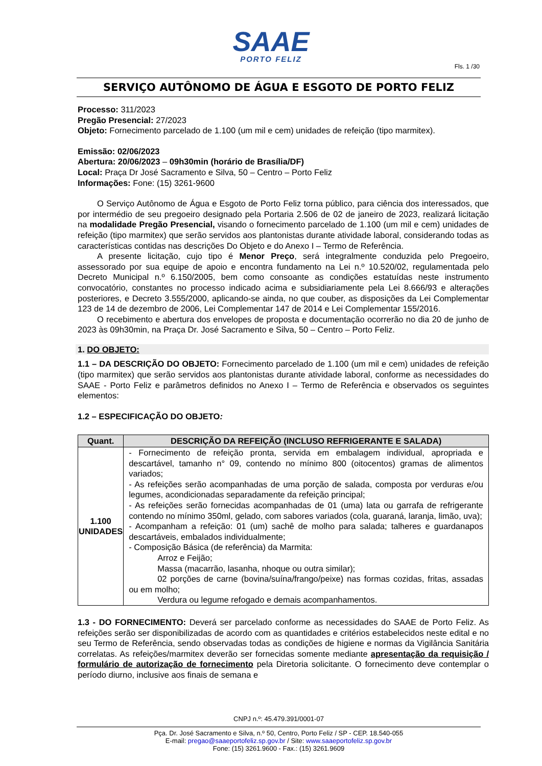SAAE
PORTO FELIZ
Fls. 1 /30
SERVIÇO AUTÔNOMO DE ÁGUA E ESGOTO DE PORTO FELIZ
Processo: 311/2023
Pregão Presencial: 27/2023
Objeto: Fornecimento parcelado de 1.100 (um mil e cem) unidades de refeição (tipo marmitex).
Emissão: 02/06/2023
Abertura: 20/06/2023 – 09h30min (horário de Brasília/DF)
Local: Praça Dr José Sacramento e Silva, 50 – Centro – Porto Feliz
Informações: Fone: (15) 3261-9600
O Serviço Autônomo de Água e Esgoto de Porto Feliz torna público, para ciência dos interessados, que por intermédio de seu pregoeiro designado pela Portaria 2.506 de 02 de janeiro de 2023, realizará licitação na modalidade Pregão Presencial, visando o fornecimento parcelado de 1.100 (um mil e cem) unidades de refeição (tipo marmitex) que serão servidos aos plantonistas durante atividade laboral, considerando todas as características contidas nas descrições Do Objeto e do Anexo I – Termo de Referência.
A presente licitação, cujo tipo é Menor Preço, será integralmente conduzida pelo Pregoeiro, assessorado por sua equipe de apoio e encontra fundamento na Lei n.º 10.520/02, regulamentada pelo Decreto Municipal n.º 6.150/2005, bem como consoante as condições estatuídas neste instrumento convocatório, constantes no processo indicado acima e subsidiariamente pela Lei 8.666/93 e alterações posteriores, e Decreto 3.555/2000, aplicando-se ainda, no que couber, as disposições da Lei Complementar 123 de 14 de dezembro de 2006, Lei Complementar 147 de 2014 e Lei Complementar 155/2016.
O recebimento e abertura dos envelopes de proposta e documentação ocorrerão no dia 20 de junho de 2023 às 09h30min, na Praça Dr. José Sacramento e Silva, 50 – Centro – Porto Feliz.
1. DO OBJETO:
1.1 – DA DESCRIÇÃO DO OBJETO: Fornecimento parcelado de 1.100 (um mil e cem) unidades de refeição (tipo marmitex) que serão servidos aos plantonistas durante atividade laboral, conforme as necessidades do SAAE - Porto Feliz e parâmetros definidos no Anexo I – Termo de Referência e observados os seguintes elementos:
1.2 – ESPECIFICAÇÃO DO OBJETO:
| Quant. | DESCRIÇÃO DA REFEIÇÃO (INCLUSO REFRIGERANTE E SALADA) |
| --- | --- |
| 1.100 UNIDADES | - Fornecimento de refeição pronta, servida em embalagem individual, apropriada e descartável, tamanho n° 09, contendo no mínimo 800 (oitocentos) gramas de alimentos variados; - As refeições serão acompanhadas de uma porção de salada, composta por verduras e/ou legumes, acondicionadas separadamente da refeição principal; - As refeições serão fornecidas acompanhadas de 01 (uma) lata ou garrafa de refrigerante contendo no mínimo 350ml, gelado, com sabores variados (cola, guaraná, laranja, limão, uva); - Acompanham a refeição: 01 (um) sachê de molho para salada; talheres e guardanapos descartáveis, embalados individualmente; - Composição Básica (de referência) da Marmita: Arroz e Feijão; Massa (macarrão, lasanha, nhoque ou outra similar); 02 porções de carne (bovina/suína/frango/peixe) nas formas cozidas, fritas, assadas ou em molho; Verdura ou legume refogado e demais acompanhamentos. |
1.3 - DO FORNECIMENTO: Deverá ser parcelado conforme as necessidades do SAAE de Porto Feliz. As refeições serão ser disponibilizadas de acordo com as quantidades e critérios estabelecidos neste edital e no seu Termo de Referência, sendo observadas todas as condições de higiene e normas da Vigilância Sanitária correlatas. As refeições/marmitex deverão ser fornecidas somente mediante apresentação da requisição / formulário de autorização de fornecimento pela Diretoria solicitante. O fornecimento deve contemplar o período diurno, inclusive aos finais de semana e
CNPJ n.º: 45.479.391/0001-07
Pça. Dr. José Sacramento e Silva, n.º 50, Centro, Porto Feliz / SP - CEP. 18.540-055
E-mail: pregao@saaeportofeliz.sp.gov.br / Site: www.saaeportofeliz.sp.gov.br
Fone: (15) 3261.9600 - Fax.: (15) 3261.9609